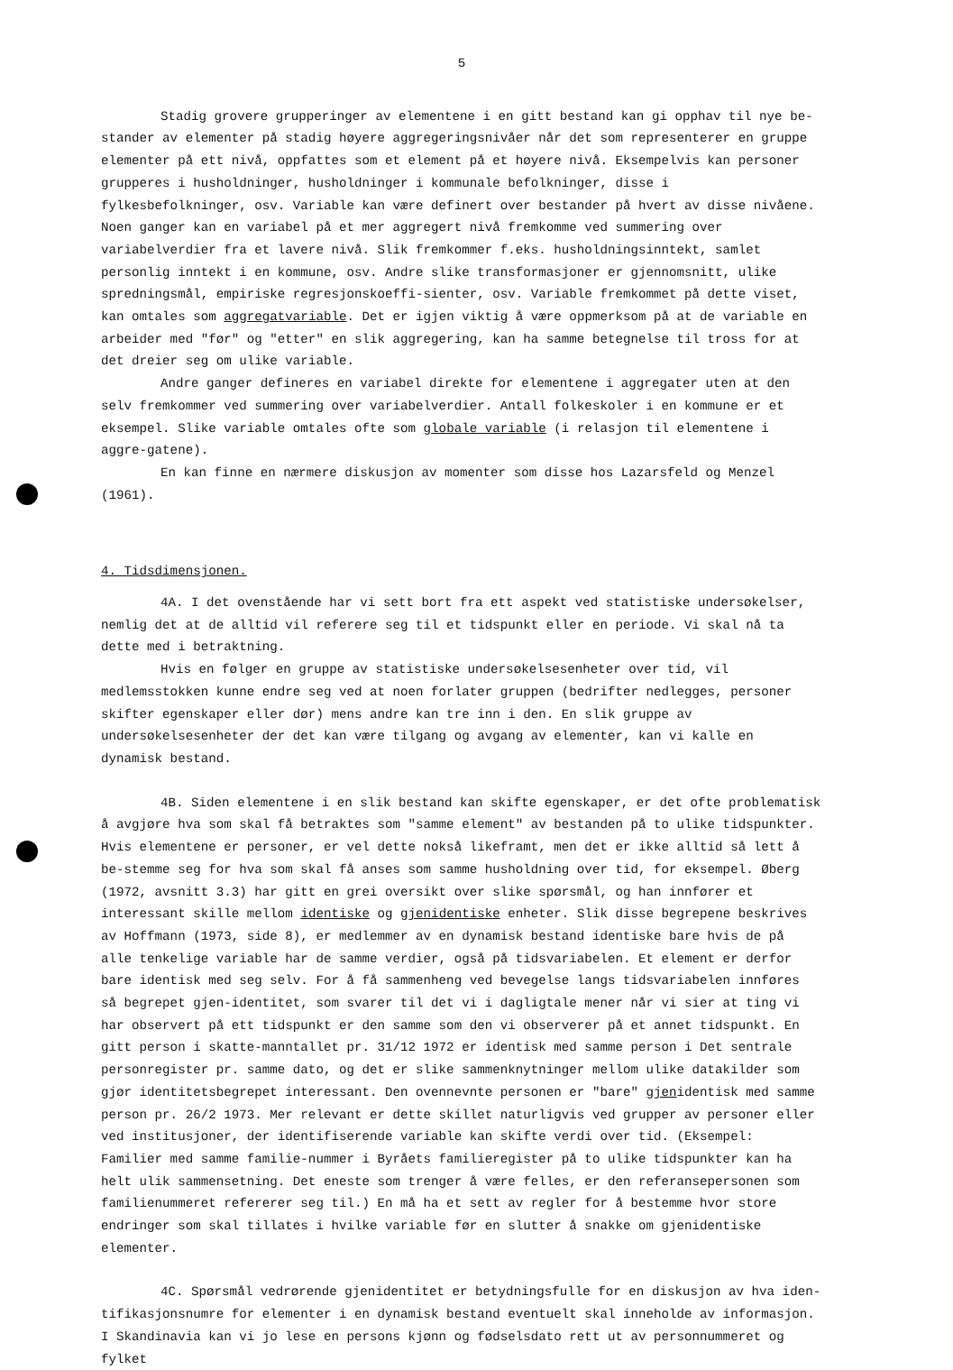5
Stadig grovere grupperinger av elementene i en gitt bestand kan gi opphav til nye be-stander av elementer på stadig høyere aggregeringsnivåer når det som representerer en gruppe elementer på ett nivå, oppfattes som et element på et høyere nivå. Eksempelvis kan personer grupperes i husholdninger, husholdninger i kommunale befolkninger, disse i fylkesbefolkninger, osv. Variable kan være definert over bestander på hvert av disse nivåene. Noen ganger kan en variabel på et mer aggregert nivå fremkomme ved summering over variabelverdier fra et lavere nivå. Slik fremkommer f.eks. husholdningsinntekt, samlet personlig inntekt i en kommune, osv. Andre slike transformasjoner er gjennomsnitt, ulike spredningsmål, empiriske regresjonskoeffi-sienter, osv. Variable fremkommet på dette viset, kan omtales som aggregatvariable. Det er igjen viktig å være oppmerksom på at de variable en arbeider med "før" og "etter" en slik aggregering, kan ha samme betegnelse til tross for at det dreier seg om ulike variable.
Andre ganger defineres en variabel direkte for elementene i aggregater uten at den selv fremkommer ved summering over variabelverdier. Antall folkeskoler i en kommune er et eksempel. Slike variable omtales ofte som globale variable (i relasjon til elementene i aggre-gatene).
En kan finne en nærmere diskusjon av momenter som disse hos Lazarsfeld og Menzel (1961).
4. Tidsdimensjonen.
4A. I det ovenstående har vi sett bort fra ett aspekt ved statistiske undersøkelser, nemlig det at de alltid vil referere seg til et tidspunkt eller en periode. Vi skal nå ta dette med i betraktning.
Hvis en følger en gruppe av statistiske undersøkelsesenheter over tid, vil medlemsstokken kunne endre seg ved at noen forlater gruppen (bedrifter nedlegges, personer skifter egenskaper eller dør) mens andre kan tre inn i den. En slik gruppe av undersøkelsesenheter der det kan være tilgang og avgang av elementer, kan vi kalle en dynamisk bestand.
4B. Siden elementene i en slik bestand kan skifte egenskaper, er det ofte problematisk å avgjøre hva som skal få betraktes som "samme element" av bestanden på to ulike tidspunkter. Hvis elementene er personer, er vel dette nokså likeframt, men det er ikke alltid så lett å be-stemme seg for hva som skal få anses som samme husholdning over tid, for eksempel. Øberg (1972, avsnitt 3.3) har gitt en grei oversikt over slike spørsmål, og han innfører et interessant skille mellom identiske og gjenidentiske enheter. Slik disse begrepene beskrives av Hoffmann (1973, side 8), er medlemmer av en dynamisk bestand identiske bare hvis de på alle tenkelige variable har de samme verdier, også på tidsvariabelen. Et element er derfor bare identisk med seg selv. For å få sammenheng ved bevegelse langs tidsvariabelen innføres så begrepet gjen-identitet, som svarer til det vi i dagligtale mener når vi sier at ting vi har observert på ett tidspunkt er den samme som den vi observerer på et annet tidspunkt. En gitt person i skatte-manntallet pr. 31/12 1972 er identisk med samme person i Det sentrale personregister pr. samme dato, og det er slike sammenknytninger mellom ulike datakilder som gjør identitetsbegrepet interessant. Den ovennevnte personen er "bare" gjenidentisk med samme person pr. 26/2 1973. Mer relevant er dette skillet naturligvis ved grupper av personer eller ved institusjoner, der identifiserende variable kan skifte verdi over tid. (Eksempel: Familier med samme familie-nummer i Byråets familieregister på to ulike tidspunkter kan ha helt ulik sammensetning. Det eneste som trenger å være felles, er den referansepersonen som familienummeret refererer seg til.) En må ha et sett av regler for å bestemme hvor store endringer som skal tillates i hvilke variable før en slutter å snakke om gjenidentiske elementer.
4C. Spørsmål vedrørende gjenidentitet er betydningsfulle for en diskusjon av hva iden-tifikasjonsnumre for elementer i en dynamisk bestand eventuelt skal inneholde av informasjon. I Skandinavia kan vi jo lese en persons kjønn og fødselsdato rett ut av personnummeret og fylket